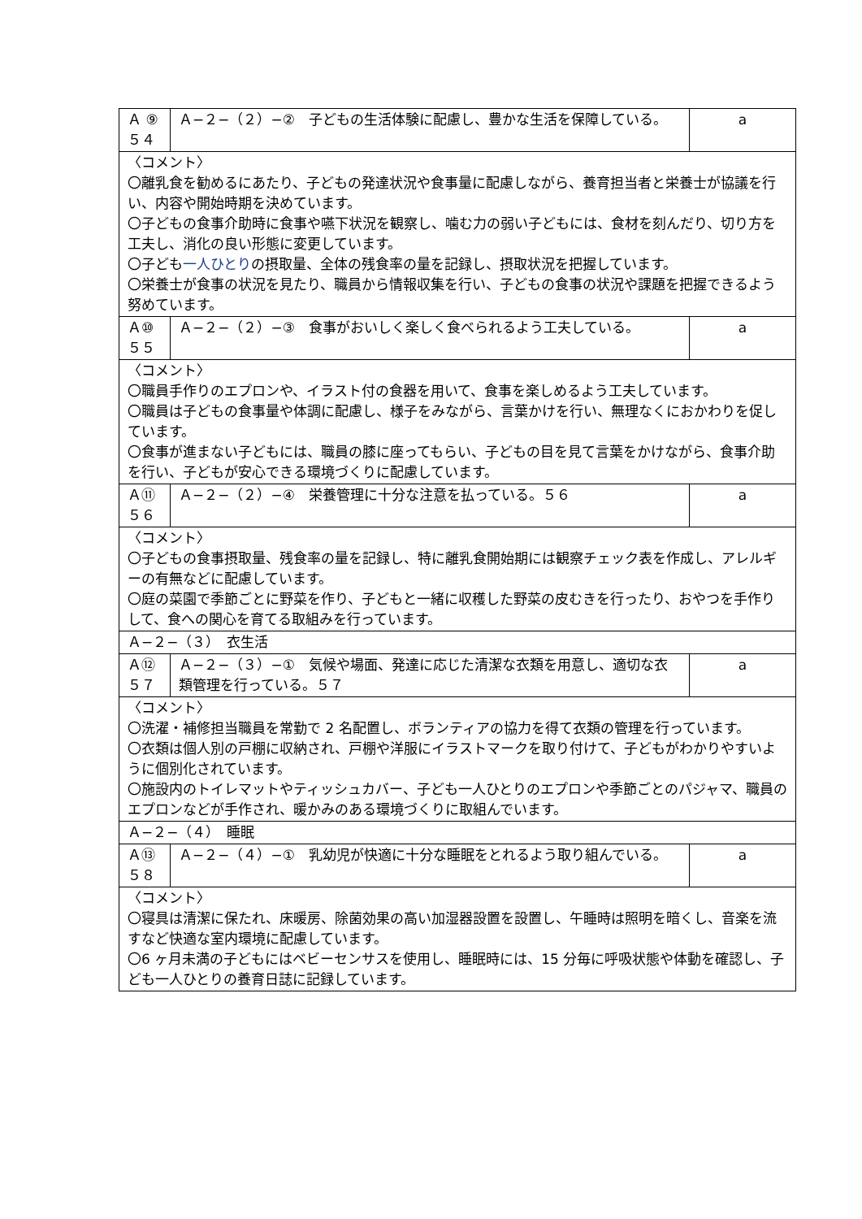| Ａ ⑨ ５４ | Ａ−２−（２）−② 子どもの生活体験に配慮し、豊かな生活を保障している。 | a |
| 〈コメント〉 〇離乳食を勧めるにあたり、子どもの発達状況や食事量に配慮しながら、養育担当者と栄養士が協議を行い、内容や開始時期を決めています。 〇子どもの食事介助時に食事や嚥下状況を観察し、噛む力の弱い子どもには、食材を刻んだり、切り方を工夫し、消化の良い形態に変更しています。 〇子ども 一人ひとり の摂取量、全体の残食率の量を記録し、摂取状況を把握しています。 〇栄養士が食事の状況を見たり、職員から情報収集を行い、子どもの食事の状況や課題を把握できるよう努めています。 | | |
| Ａ⑩ ５５ | Ａ−２−（２）−③ 食事がおいしく楽しく食べられるよう工夫している。 | a |
| 〈コメント〉 〇職員手作りのエプロンや、イラスト付の食器を用いて、食事を楽しめるよう工夫しています。 〇職員は子どもの食事量や体調に配慮し、様子をみながら、言葉かけを行い、無理なくにおかわりを促しています。 〇食事が進まない子どもには、職員の膝に座ってもらい、子どもの目を見て言葉をかけながら、食事介助を行い、子どもが安心できる環境づくりに配慮しています。 | | |
| Ａ⑪ ５６ | Ａ−２−（２）−④ 栄養管理に十分な注意を払っている。５６ | a |
| 〈コメント〉 〇子どもの食事摂取量、残食率の量を記録し、特に離乳食開始期には観察チェック表を作成し、アレルギーの有無などに配慮しています。 〇庭の菜園で季節ごとに野菜を作り、子どもと一緒に収穫した野菜の皮むきを行ったり、おやつを手作りして、食への関心を育てる取組みを行っています。 | | |
| Ａ−２−（３） 衣生活 | | |
| Ａ⑫ ５７ | Ａ−２−（３）−① 気候や場面、発達に応じた清潔な衣類を用意し、適切な衣類管理を行っている。５７ | a |
| 〈コメント〉 〇洗濯・補修担当職員を常勤で 2 名配置し、ボランティアの協力を得て衣類の管理を行っています。 〇衣類は個人別の戸棚に収納され、戸棚や洋服にイラストマークを取り付けて、子どもがわかりやすいように個別化されています。 〇施設内のトイレマットやティッシュカバー、子ども一人ひとりのエプロンや季節ごとのパジャマ、職員のエプロンなどが手作され、暖かみのある環境づくりに取組んでいます。 | | |
| Ａ−２−（４） 睡眠 | | |
| Ａ⑬ ５８ | Ａ−２−（４）−① 乳幼児が快適に十分な睡眠をとれるよう取り組んでいる。 | a |
| 〈コメント〉 〇寝具は清潔に保たれ、床暖房、除菌効果の高い加湿器設置を設置し、午睡時は照明を暗くし、音楽を流すなど快適な室内環境に配慮しています。 〇6 ヶ月未満の子どもにはベビーセンサスを使用し、睡眠時には、15 分毎に呼吸状態や体動を確認し、子ども一人ひとりの養育日誌に記録しています。 | | |